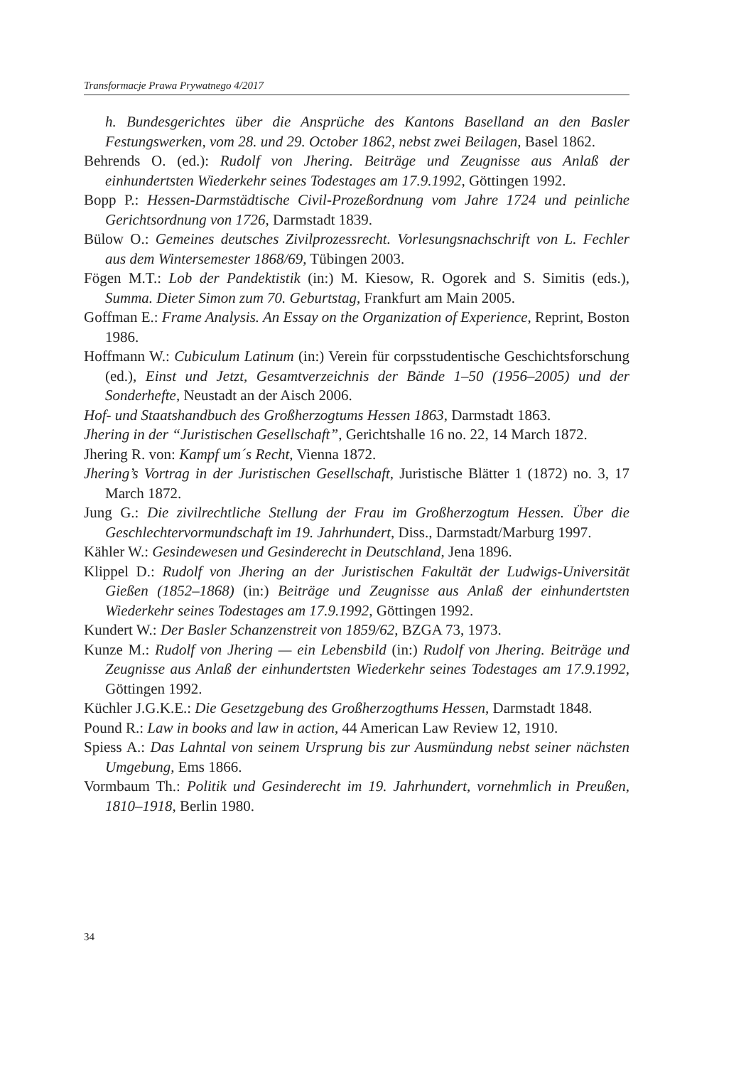Transformacje Prawa Prywatnego 4/2017
h. Bundesgerichtes über die Ansprüche des Kantons Baselland an den Basler Festungswerken, vom 28. und 29. October 1862, nebst zwei Beilagen, Basel 1862.
Behrends O. (ed.): Rudolf von Jhering. Beiträge und Zeugnisse aus Anlaß der einhundertsten Wiederkehr seines Todestages am 17.9.1992, Göttingen 1992.
Bopp P.: Hessen-Darmstädtische Civil-Prozeßordnung vom Jahre 1724 und peinliche Gerichtsordnung von 1726, Darmstadt 1839.
Bülow O.: Gemeines deutsches Zivilprozessrecht. Vorlesungsnachschrift von L. Fechler aus dem Wintersemester 1868/69, Tübingen 2003.
Fögen M.T.: Lob der Pandektistik (in:) M. Kiesow, R. Ogorek and S. Simitis (eds.), Summa. Dieter Simon zum 70. Geburtstag, Frankfurt am Main 2005.
Goffman E.: Frame Analysis. An Essay on the Organization of Experience, Reprint, Boston 1986.
Hoffmann W.: Cubiculum Latinum (in:) Verein für corpsstudentische Geschichtsforschung (ed.), Einst und Jetzt, Gesamtverzeichnis der Bände 1–50 (1956–2005) und der Sonderhefte, Neustadt an der Aisch 2006.
Hof- und Staatshandbuch des Großherzogtums Hessen 1863, Darmstadt 1863.
Jhering in der “Juristischen Gesellschaft”, Gerichtshalle 16 no. 22, 14 March 1872.
Jhering R. von: Kampf um´s Recht, Vienna 1872.
Jhering’s Vortrag in der Juristischen Gesellschaft, Juristische Blätter 1 (1872) no. 3, 17 March 1872.
Jung G.: Die zivilrechtliche Stellung der Frau im Großherzogtum Hessen. Über die Geschlechtervormundschaft im 19. Jahrhundert, Diss., Darmstadt/Marburg 1997.
Kähler W.: Gesindewesen und Gesinderecht in Deutschland, Jena 1896.
Klippel D.: Rudolf von Jhering an der Juristischen Fakultät der Ludwigs-Universität Gießen (1852–1868) (in:) Beiträge und Zeugnisse aus Anlaß der einhundertsten Wiederkehr seines Todestages am 17.9.1992, Göttingen 1992.
Kundert W.: Der Basler Schanzenstreit von 1859/62, BZGA 73, 1973.
Kunze M.: Rudolf von Jhering — ein Lebensbild (in:) Rudolf von Jhering. Beiträge und Zeugnisse aus Anlaß der einhundertsten Wiederkehr seines Todestages am 17.9.1992, Göttingen 1992.
Küchler J.G.K.E.: Die Gesetzgebung des Großherzogthums Hessen, Darmstadt 1848.
Pound R.: Law in books and law in action, 44 American Law Review 12, 1910.
Spiess A.: Das Lahntal von seinem Ursprung bis zur Ausmündung nebst seiner nächsten Umgebung, Ems 1866.
Vormbaum Th.: Politik und Gesinderecht im 19. Jahrhundert, vornehmlich in Preußen, 1810–1918, Berlin 1980.
34